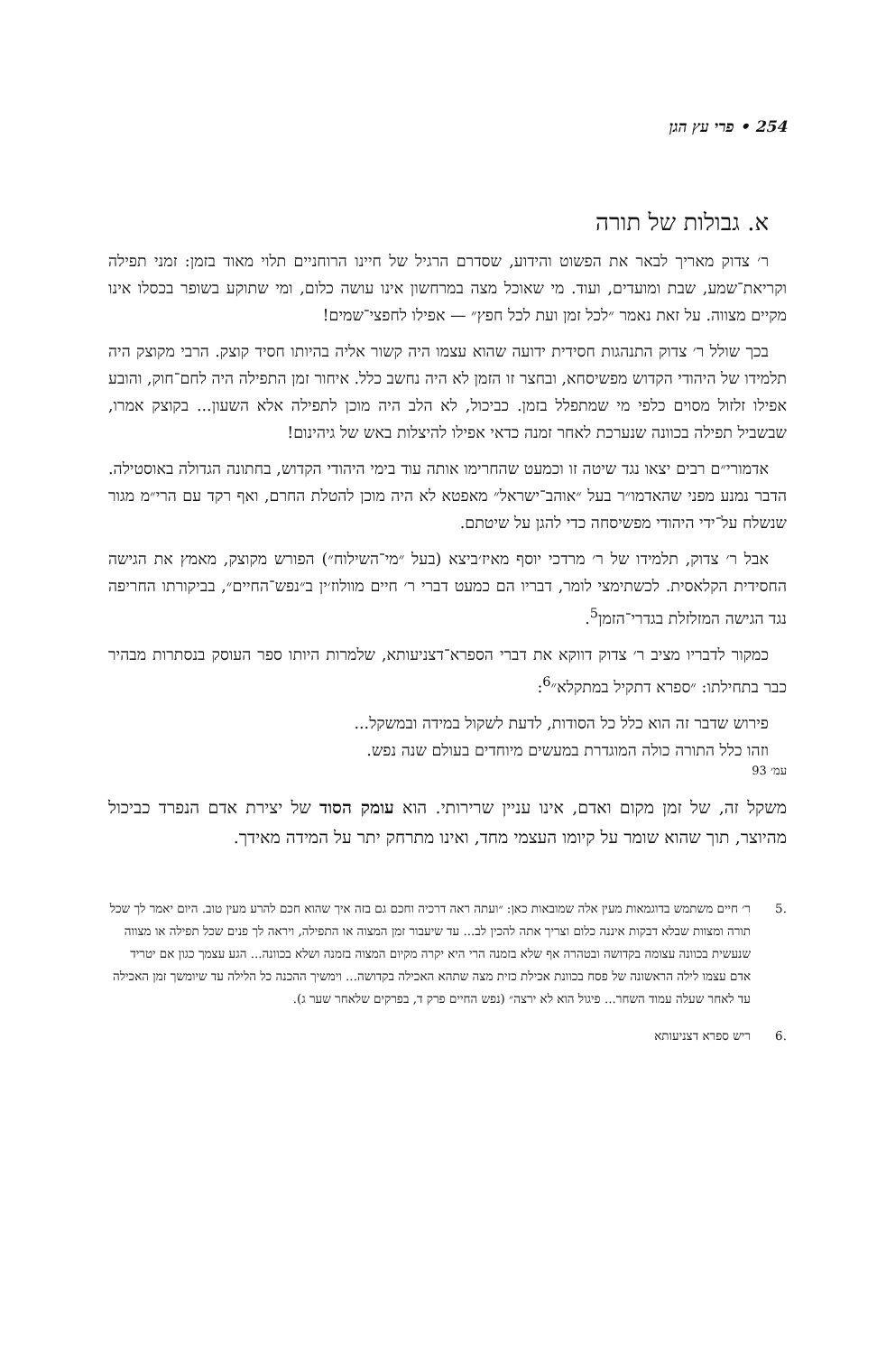254 • פרי עץ הגן
א. גבולות של תורה
ר׳ צדוק מאריך לבאר את הפשוט והידוע, שסדרם הרגיל של חיינו הרוחניים תלוי מאוד בזמן: זמני תפילה וקריאת־שמע, שבת ומועדים, ועוד. מי שאוכל מצה במרחשון אינו עושה כלום, ומי שתוקע בשופר בכסלו אינו מקיים מצווה. על זאת נאמר ״לכל זמן ועת לכל חפץ״ — אפילו לחפצי־שמים!
בכך שולל ר׳ צדוק התנהגות חסידית ידועה שהוא עצמו היה קשור אליה בהיותו חסיד קוצק. הרבי מקוצק היה תלמידו של היהודי הקדוש מפשיסחא, ובחצר זו הזמן לא היה נחשב כלל. איחור זמן התפילה היה לחם־חוק, והובע אפילו זלזול מסוים כלפי מי שמתפלל בזמן. כביכול, לא הלב היה מוכן לתפילה אלא השעון... בקוצק אמרו, שבשביל תפילה בכוונה שנערכת לאחר זמנה כדאי אפילו להיצלות באש של גיהינום!
אדמורי״ם רבים יצאו נגד שיטה זו וכמעט שהחרימו אותה עוד בימי היהודי הקדוש, בחתונה הגדולה באוסטילה. הדבר נמנע מפני שהאדמו״ר בעל ״אוהב־ישראל״ מאפטא לא היה מוכן להטלת החרם, ואף רקד עם הרי״מ מגור שנשלח על־ידי היהודי מפשיסחה כדי להגן על שיטתם.
אבל ר׳ צדוק, תלמידו של ר׳ מרדכי יוסף מאיז׳ביצא (בעל ״מי־השילוח״) הפורש מקוצק, מאמץ את הגישה החסידית הקלאסית. לכשתימצי לומר, דבריו הם כמעט דברי ר׳ חיים מוולוז׳ין ב״נפש־החיים״, בביקורתו החריפה נגד הגישה המזלזלת בגדרי־הזמן<sup>5</sup>.
כמקור לדבריו מציב ר׳ צדוק דווקא את דברי הספרא־דצניעותא, שלמרות היותו ספר העוסק בנסתרות מבהיר כבר בתחילתו: ״ספרא דתקיל במתקלא״<sup>6</sup>:
פירוש שדבר זה הוא כלל כל הסודות, לדעת לשקול במידה ובמשקל...
וזהו כלל התורה כולה המוגדרת במעשים מיוחדים בעולם שנה נפש.
עמ׳ 93
משקל זה, של זמן מקום ואדם, אינו עניין שרירותי. הוא עומק הסוד של יצירת אדם הנפרד כביכול מהיוצר, תוך שהוא שומר על קיומו העצמי מחד, ואינו מתרחק יתר על המידה מאידך.
.5 ר׳ חיים משתמש בדוגמאות מעין אלה שמובאות כאן: ״ועתה ראה דרכיה וחכם גם בזה איך שהוא חכם להרע מעין טוב. היום יאמר לך שכל תורה ומצוות שבלא דבקות איננה כלום וצריך אתה להכין לב... עד שיעבור זמן המצוה או התפילה, ויראה לך פנים שכל תפילה או מצווה שנעשית בכוונה עצומה בקדושה ובטהרה אף שלא בזמנה הרי היא יקרה מקיום המצוה בזמנה ושלא בכוונה... הגע עצמך כגון אם יטריד אדם עצמו לילה הראשונה של פסח בכוונת אכילת כזית מצה שתהא האכילה בקדושה... וימשיך ההכנה כל הלילה עד שיומשך זמן האכילה עד לאחר שעלה עמוד השחר... פיגול הוא לא ירצה״ (נפש החיים פרק ד, בפרקים שלאחר שער ג).
.6 ריש ספרא דצניעותא